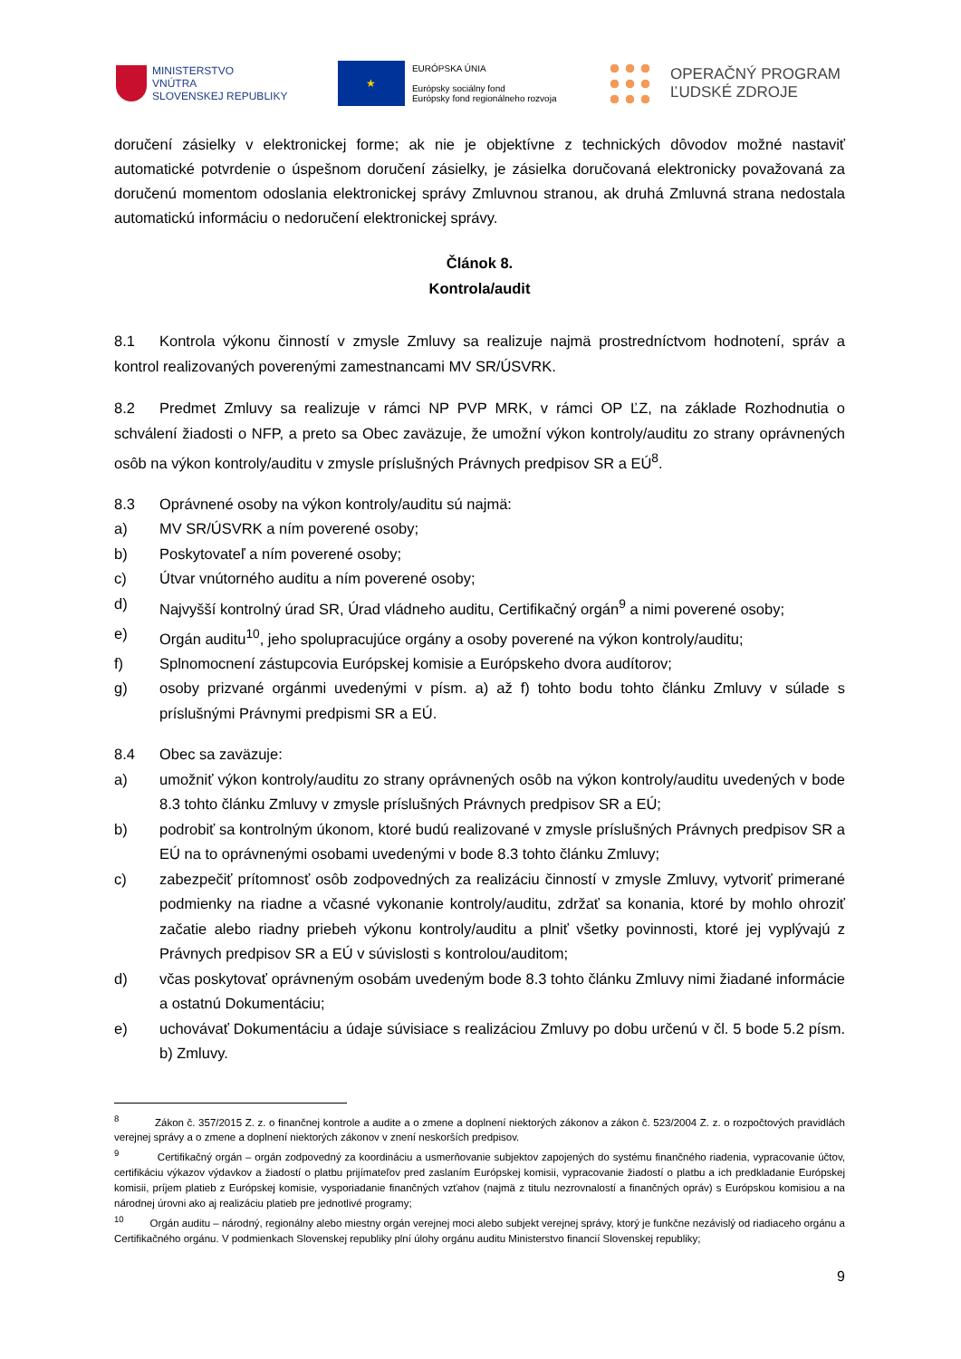MINISTERSTVO
VNÚTRA
SLOVENSKEJ REPUBLIKY
★
EURÓPSKA ÚNIA
Európsky sociálny fond
Európsky fond regionálneho rozvoja
OPERAČNÝ PROGRAM
ĽUDSKÉ ZDROJE
doručení zásielky v elektronickej forme; ak nie je objektívne z technických dôvodov možné nastaviť automatické potvrdenie o úspešnom doručení zásielky, je zásielka doručovaná elektronicky považovaná za doručenú momentom odoslania elektronickej správy Zmluvnou stranou, ak druhá Zmluvná strana nedostala automatickú informáciu o nedoručení elektronickej správy.
Článok 8.
Kontrola/audit
8.1 Kontrola výkonu činností v zmysle Zmluvy sa realizuje najmä prostredníctvom hodnotení, správ a kontrol realizovaných poverenými zamestnancami MV SR/ÚSVRK.
8.2 Predmet Zmluvy sa realizuje v rámci NP PVP MRK, v rámci OP ĽZ, na základe Rozhodnutia o schválení žiadosti o NFP, a preto sa Obec zaväzuje, že umožní výkon kontroly/auditu zo strany oprávnených osôb na výkon kontroly/auditu v zmysle príslušných Právnych predpisov SR a EÚ<sup>8</sup>.
8.3 Oprávnené osoby na výkon kontroly/auditu sú najmä:
a) MV SR/ÚSVRK a ním poverené osoby;
b) Poskytovateľ a ním poverené osoby;
c) Útvar vnútorného auditu a ním poverené osoby;
d) Najvyšší kontrolný úrad SR, Úrad vládneho auditu, Certifikačný orgán<sup>9</sup> a nimi poverené osoby;
e) Orgán auditu<sup>10</sup>, jeho spolupracujúce orgány a osoby poverené na výkon kontroly/auditu;
f) Splnomocnení zástupcovia Európskej komisie a Európskeho dvora audítorov;
g) osoby prizvané orgánmi uvedenými v písm. a) až f) tohto bodu tohto článku Zmluvy v súlade s príslušnými Právnymi predpismi SR a EÚ.
8.4 Obec sa zaväzuje:
a) umožniť výkon kontroly/auditu zo strany oprávnených osôb na výkon kontroly/auditu uvedených v bode 8.3 tohto článku Zmluvy v zmysle príslušných Právnych predpisov SR a EÚ;
b) podrobiť sa kontrolným úkonom, ktoré budú realizované v zmysle príslušných Právnych predpisov SR a EÚ na to oprávnenými osobami uvedenými v bode 8.3 tohto článku Zmluvy;
c) zabezpečiť prítomnosť osôb zodpovedných za realizáciu činností v zmysle Zmluvy, vytvoriť primerané podmienky na riadne a včasné vykonanie kontroly/auditu, zdržať sa konania, ktoré by mohlo ohroziť začatie alebo riadny priebeh výkonu kontroly/auditu a plniť všetky povinnosti, ktoré jej vyplývajú z Právnych predpisov SR a EÚ v súvislosti s kontrolou/auditom;
d) včas poskytovať oprávneným osobám uvedeným bode 8.3 tohto článku Zmluvy nimi žiadané informácie a ostatnú Dokumentáciu;
e) uchovávať Dokumentáciu a údaje súvisiace s realizáciou Zmluvy po dobu určenú v čl. 5 bode 5.2 písm. b) Zmluvy.
<sup>8</sup> Zákon č. 357/2015 Z. z. o finančnej kontrole a audite a o zmene a doplnení niektorých zákonov a zákon č. 523/2004 Z. z. o rozpočtových pravidlách verejnej správy a o zmene a doplnení niektorých zákonov v znení neskorších predpisov.
<sup>9</sup> Certifikačný orgán – orgán zodpovedný za koordináciu a usmerňovanie subjektov zapojených do systému finančného riadenia, vypracovanie účtov, certifikáciu výkazov výdavkov a žiadostí o platbu prijímateľov pred zaslaním Európskej komisii, vypracovanie žiadostí o platbu a ich predkladanie Európskej komisii, príjem platieb z Európskej komisie, vysporiadanie finančných vzťahov (najmä z titulu nezrovnalostí a finančných opráv) s Európskou komisiou a na národnej úrovni ako aj realizáciu platieb pre jednotlivé programy;
<sup>10</sup> Orgán auditu – národný, regionálny alebo miestny orgán verejnej moci alebo subjekt verejnej správy, ktorý je funkčne nezávislý od riadiaceho orgánu a Certifikačného orgánu. V podmienkach Slovenskej republiky plní úlohy orgánu auditu Ministerstvo financií Slovenskej republiky;
9